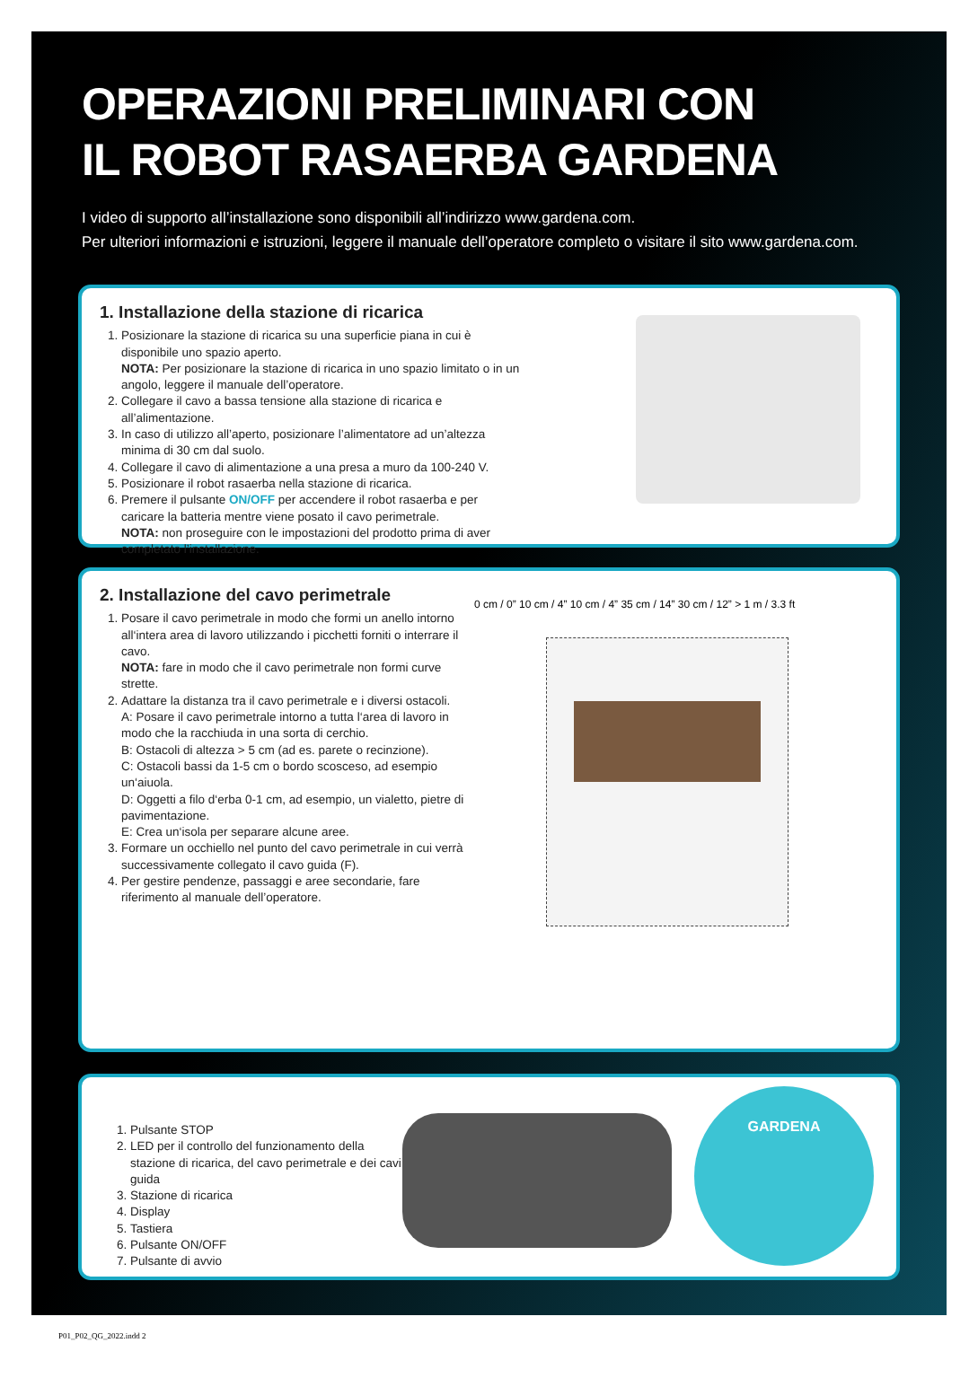OPERAZIONI PRELIMINARI CON
IL ROBOT RASAERBA GARDENA
I video di supporto all’installazione sono disponibili all’indirizzo www.gardena.com.
Per ulteriori informazioni e istruzioni, leggere il manuale dell’operatore completo o visitare il sito www.gardena.com.
1. Installazione della stazione di ricarica
1. Posizionare la stazione di ricarica su una superficie piana in cui è disponibile uno spazio aperto.
NOTA: Per posizionare la stazione di ricarica in uno spazio limitato o in un angolo, leggere il manuale dell’operatore.
2. Collegare il cavo a bassa tensione alla stazione di ricarica e all’alimentazione.
3. In caso di utilizzo all’aperto, posizionare l’alimentatore ad un’altezza minima di 30 cm dal suolo.
4. Collegare il cavo di alimentazione a una presa a muro da 100-240 V.
5. Posizionare il robot rasaerba nella stazione di ricarica.
6. Premere il pulsante ON/OFF per accendere il robot rasaerba e per caricare la batteria mentre viene posato il cavo perimetrale.
NOTA: non proseguire con le impostazioni del prodotto prima di aver completato l’installazione.
2. Installazione del cavo perimetrale
1. Posare il cavo perimetrale in modo che formi un anello intorno all‘intera area di lavoro utilizzando i picchetti forniti o interrare il cavo.
NOTA: fare in modo che il cavo perimetrale non formi curve strette.
2. Adattare la distanza tra il cavo perimetrale e i diversi ostacoli.
A: Posare il cavo perimetrale intorno a tutta l‘area di lavoro in modo che la racchiuda in una sorta di cerchio.
B: Ostacoli di altezza > 5 cm (ad es. parete o recinzione).
C: Ostacoli bassi da 1-5 cm o bordo scosceso, ad esempio un‘aiuola.
D: Oggetti a filo d‘erba 0-1 cm, ad esempio, un vialetto, pietre di pavimentazione.
E: Crea un‘isola per separare alcune aree.
3. Formare un occhiello nel punto del cavo perimetrale in cui verrà successivamente collegato il cavo guida (F).
4. Per gestire pendenze, passaggi e aree secondarie, fare riferimento al manuale dell’operatore.
0 cm / 0” 10 cm / 4” 10 cm / 4” 35 cm / 14” 30 cm / 12” > 1 m / 3.3 ft
1. Pulsante STOP
2. LED per il controllo del funzionamento della stazione di ricarica, del cavo perimetrale e dei cavi guida
3. Stazione di ricarica
4. Display
5. Tastiera
6. Pulsante ON/OFF
7. Pulsante di avvio
GARDENA
P01_P02_QG_2022.indd 2